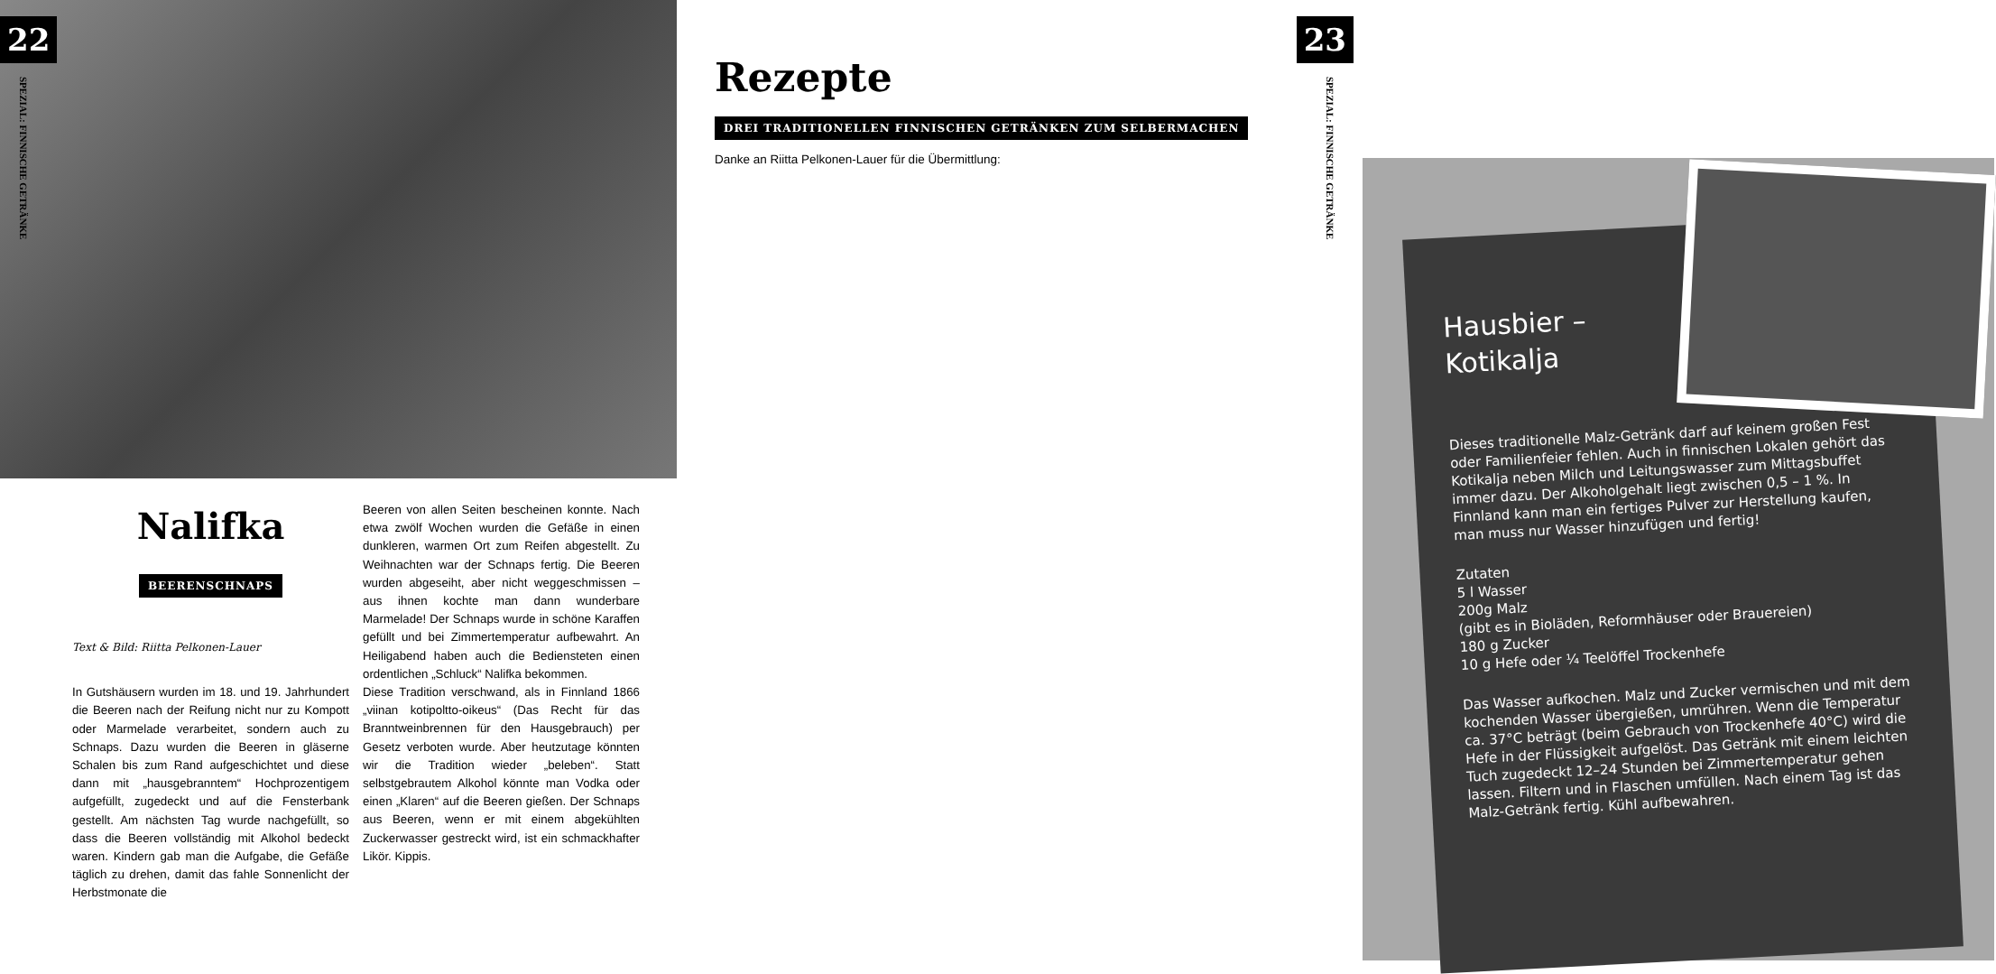22
SPEZIAL: FINNISCHE GETRÄNKE
Nalifka
BEERENSCHNAPS
Text & Bild: Riitta Pelkonen-Lauer
In Gutshäusern wurden im 18. und 19. Jahrhundert die Beeren nach der Reifung nicht nur zu Kompott oder Marmelade verarbeitet, sondern auch zu Schnaps. Dazu wurden die Beeren in gläserne Schalen bis zum Rand aufgeschichtet und diese dann mit „hausgebranntem“ Hochprozentigem aufgefüllt, zugedeckt und auf die Fensterbank gestellt. Am nächsten Tag wurde nachgefüllt, so dass die Beeren vollständig mit Alkohol bedeckt waren. Kindern gab man die Aufgabe, die Gefäße täglich zu drehen, damit das fahle Sonnenlicht der Herbstmonate die
Beeren von allen Seiten bescheinen konnte. Nach etwa zwölf Wochen wurden die Gefäße in einen dunkleren, warmen Ort zum Reifen abgestellt. Zu Weihnachten war der Schnaps fertig. Die Beeren wurden abgeseiht, aber nicht weggeschmissen – aus ihnen kochte man dann wunderbare Marmelade! Der Schnaps wurde in schöne Karaffen gefüllt und bei Zimmertemperatur aufbewahrt. An Heiligabend haben auch die Bediensteten einen ordentlichen „Schluck“ Nalifka bekommen.
Diese Tradition verschwand, als in Finnland 1866 „viinan kotipoltto-oikeus“ (Das Recht für das Branntweinbrennen für den Hausgebrauch) per Gesetz verboten wurde. Aber heutzutage könnten wir die Tradition wieder „beleben“. Statt selbstgebrautem Alkohol könnte man Vodka oder einen „Klaren“ auf die Beeren gießen. Der Schnaps aus Beeren, wenn er mit einem abgekühlten Zuckerwasser gestreckt wird, ist ein schmackhafter Likör. Kippis.
Hausbier –
Kotikalja
Dieses traditionelle Malz-Getränk darf auf keinem großen Fest oder Familienfeier fehlen. Auch in finnischen Lokalen gehört das Kotikalja neben Milch und Leitungswasser zum Mittagsbuffet immer dazu. Der Alkoholgehalt liegt zwischen 0,5 – 1 %. In Finnland kann man ein fertiges Pulver zur Herstellung kaufen, man muss nur Wasser hinzufügen und fertig!
Zutaten
5 l Wasser
200g Malz
(gibt es in Bioläden, Reformhäuser oder Brauereien)
180 g Zucker
10 g Hefe oder ¼ Teelöffel Trockenhefe
Das Wasser aufkochen. Malz und Zucker vermischen und mit dem kochenden Wasser übergießen, umrühren. Wenn die Temperatur ca. 37°C beträgt (beim Gebrauch von Trockenhefe 40°C) wird die Hefe in der Flüssigkeit aufgelöst. Das Getränk mit einem leichten Tuch zugedeckt 12–24 Stunden bei Zimmertemperatur gehen lassen. Filtern und in Flaschen umfüllen. Nach einem Tag ist das Malz-Getränk fertig. Kühl aufbewahren.
23
SPEZIAL: FINNISCHE GETRÄNKE
Rezepte
DREI TRADITIONELLEN FINNISCHEN GETRÄNKEN ZUM SELBERMACHEN
Danke an Riitta Pelkonen-Lauer für die Übermittlung: